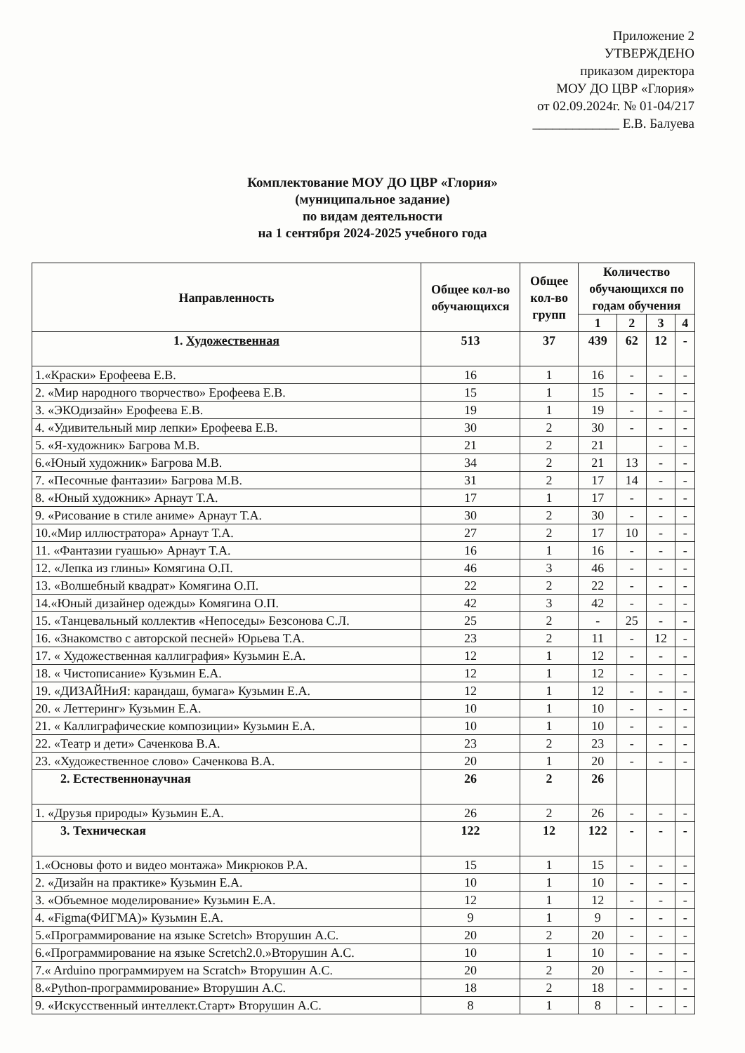Приложение 2
УТВЕРЖДЕНО
приказом директора
МОУ ДО ЦВР «Глория»
от 02.09.2024г. № 01-04/217
_____________ Е.В. Балуева
Комплектование МОУ ДО ЦВР «Глория»
(муниципальное задание)
по видам деятельности
на 1 сентября 2024-2025 учебного года
| Направленность | Общее кол-во обучающихся | Общее кол-во групп | Количество обучающихся по годам обучения | | | |
| --- | --- | --- | --- | --- | --- | --- |
| | | | 1 | 2 | 3 | 4 |
| 1. Художественная | 513 | 37 | 439 | 62 | 12 | - |
| 1.«Краски» Ерофеева Е.В. | 16 | 1 | 16 | - | - | - |
| 2. «Мир народного творчество» Ерофеева Е.В. | 15 | 1 | 15 | - | - | - |
| 3. «ЭКОдизайн» Ерофеева Е.В. | 19 | 1 | 19 | - | - | - |
| 4. «Удивительный мир лепки» Ерофеева Е.В. | 30 | 2 | 30 | - | - | - |
| 5. «Я-художник» Багрова М.В. | 21 | 2 | 21 | | - | - |
| 6.«Юный художник» Багрова М.В. | 34 | 2 | 21 | 13 | - | - |
| 7. «Песочные фантазии» Багрова М.В. | 31 | 2 | 17 | 14 | - | - |
| 8. «Юный художник» Арнаут Т.А. | 17 | 1 | 17 | - | - | - |
| 9. «Рисование в стиле аниме» Арнаут Т.А. | 30 | 2 | 30 | - | - | - |
| 10.«Мир иллюстратора» Арнаут Т.А. | 27 | 2 | 17 | 10 | - | - |
| 11. «Фантазии гуашью» Арнаут Т.А. | 16 | 1 | 16 | - | - | - |
| 12. «Лепка из глины» Комягина О.П. | 46 | 3 | 46 | - | - | - |
| 13. «Волшебный квадрат» Комягина О.П. | 22 | 2 | 22 | - | - | - |
| 14.«Юный дизайнер одежды» Комягина О.П. | 42 | 3 | 42 | - | - | - |
| 15. «Танцевальный коллектив «Непоседы» Безсонова С.Л. | 25 | 2 | - | 25 | - | - |
| 16. «Знакомство с авторской песней» Юрьева Т.А. | 23 | 2 | 11 | - | 12 | - |
| 17. « Художественная каллиграфия» Кузьмин Е.А. | 12 | 1 | 12 | - | - | - |
| 18. « Чистописание» Кузьмин Е.А. | 12 | 1 | 12 | - | - | - |
| 19. «ДИЗАЙНиЯ: карандаш, бумага» Кузьмин Е.А. | 12 | 1 | 12 | - | - | - |
| 20. « Леттеринг» Кузьмин Е.А. | 10 | 1 | 10 | - | - | - |
| 21. « Каллиграфические композиции» Кузьмин Е.А. | 10 | 1 | 10 | - | - | - |
| 22. «Театр и дети» Саченкова В.А. | 23 | 2 | 23 | - | - | - |
| 23. «Художественное слово» Саченкова В.А. | 20 | 1 | 20 | - | - | - |
| 2. Естественнонаучная | 26 | 2 | 26 | | | |
| 1. «Друзья природы» Кузьмин Е.А. | 26 | 2 | 26 | - | - | - |
| 3. Техническая | 122 | 12 | 122 | - | - | - |
| 1.«Основы фото и видео монтажа» Микрюков Р.А. | 15 | 1 | 15 | - | - | - |
| 2. «Дизайн на практике» Кузьмин Е.А. | 10 | 1 | 10 | - | - | - |
| 3. «Объемное моделирование» Кузьмин Е.А. | 12 | 1 | 12 | - | - | - |
| 4. «Figma(ФИГМА)» Кузьмин Е.А. | 9 | 1 | 9 | - | - | - |
| 5.«Программирование на языке Scretch» Вторушин А.С. | 20 | 2 | 20 | - | - | - |
| 6.«Программирование на языке Scretch2.0.»Вторушин А.С. | 10 | 1 | 10 | - | - | - |
| 7.« Arduino программируем на Scratch» Вторушин А.С. | 20 | 2 | 20 | - | - | - |
| 8.«Python-программирование» Вторушин А.С. | 18 | 2 | 18 | - | - | - |
| 9. «Искусственный интеллект.Старт» Вторушин А.С. | 8 | 1 | 8 | - | - | - |